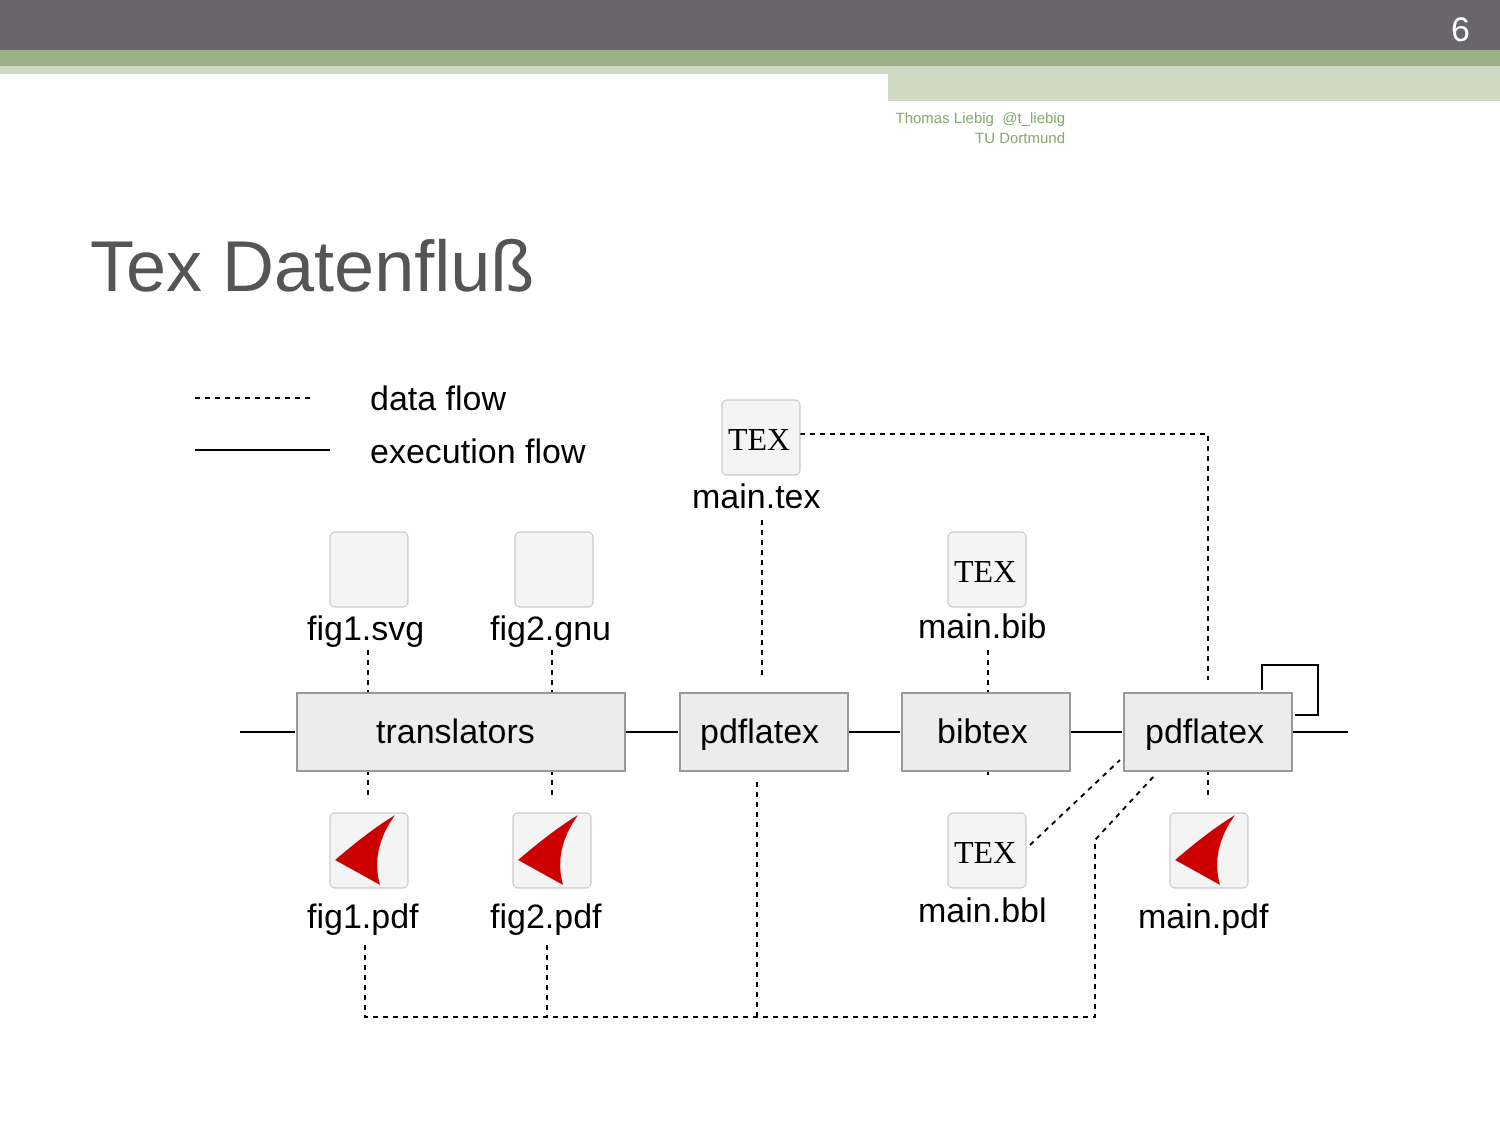6
Thomas Liebig @t_liebig
TU Dortmund
Tex Datenfluß
TEX
TEX
TEX
data flow
execution flow
main.tex
fig1.svg
fig2.gnu
main.bib
translators
pdflatex
bibtex
pdflatex
fig1.pdf
fig2.pdf
main.bbl
main.pdf